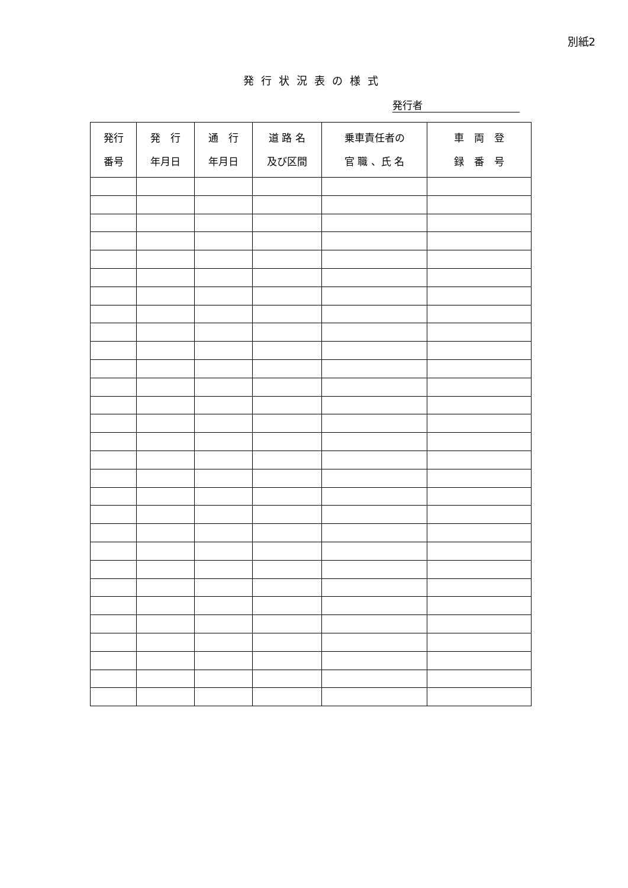別紙2
発行状況表の様式
発行者
| 発行 番号 | 発 行 年月日 | 通 行 年月日 | 道 路 名 及び区間 | 乗車責任者の 官 職 、氏 名 | 車 両 登 録 番 号 |
| --- | --- | --- | --- | --- | --- |